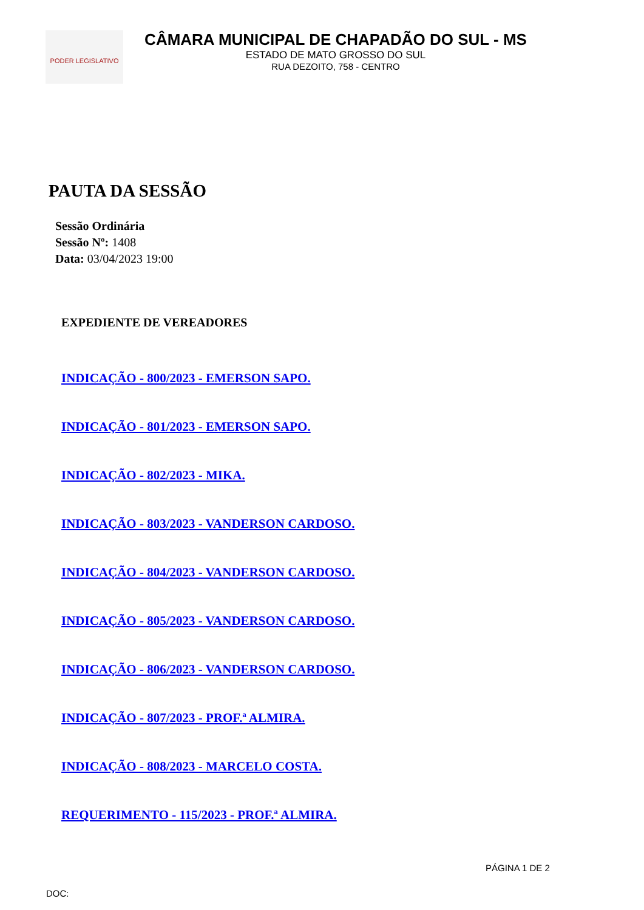PODER LEGISLATIVO
CÂMARA MUNICIPAL DE CHAPADÃO DO SUL - MS
ESTADO DE MATO GROSSO DO SUL
RUA DEZOITO, 758 - CENTRO
PAUTA DA SESSÃO
Sessão Ordinária
Sessão Nº: 1408
Data: 03/04/2023 19:00
EXPEDIENTE DE VEREADORES
INDICAÇÃO - 800/2023 - EMERSON SAPO.
INDICAÇÃO - 801/2023 - EMERSON SAPO.
INDICAÇÃO - 802/2023 - MIKA.
INDICAÇÃO - 803/2023 - VANDERSON CARDOSO.
INDICAÇÃO - 804/2023 - VANDERSON CARDOSO.
INDICAÇÃO - 805/2023 - VANDERSON CARDOSO.
INDICAÇÃO - 806/2023 - VANDERSON CARDOSO.
INDICAÇÃO - 807/2023 - PROF.ª ALMIRA.
INDICAÇÃO - 808/2023 - MARCELO COSTA.
REQUERIMENTO - 115/2023 - PROF.ª ALMIRA.
PÁGINA 1 DE 2
DOC: